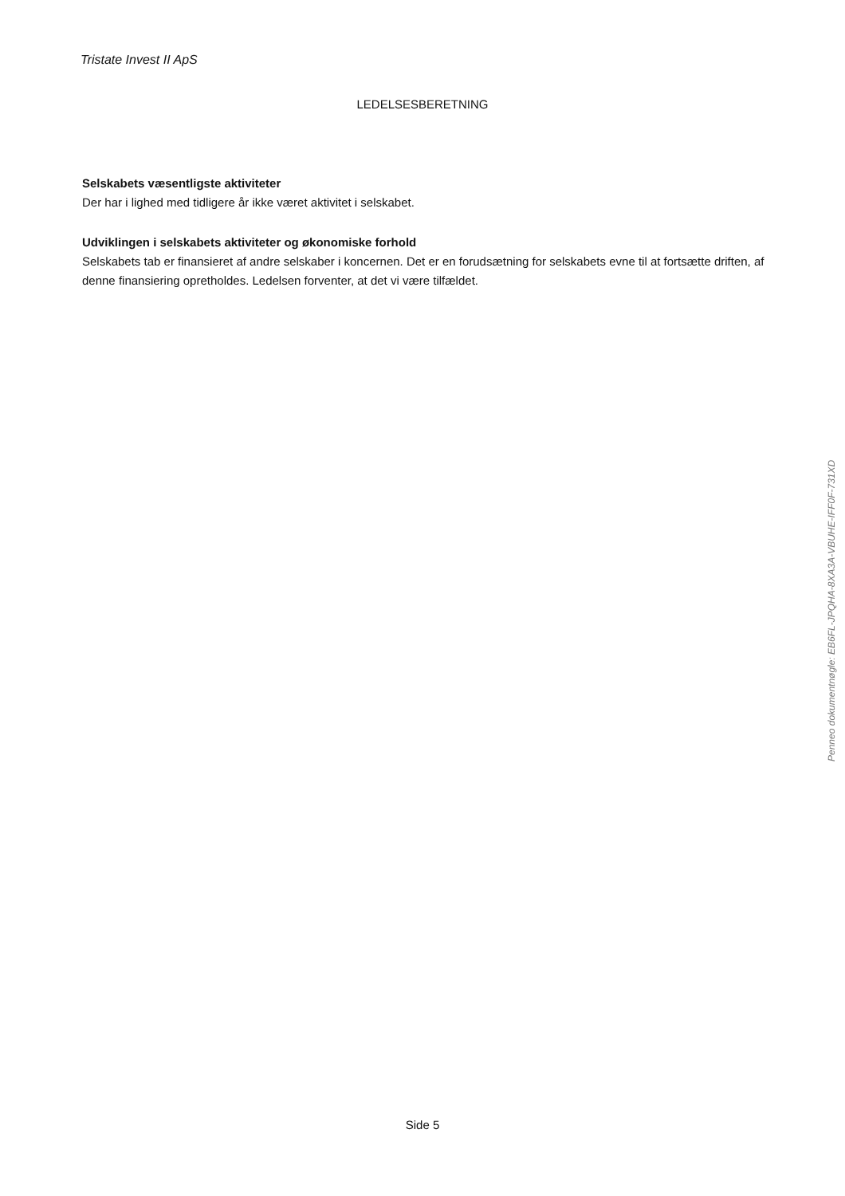Tristate Invest II ApS
LEDELSESBERETNING
Selskabets væsentligste aktiviteter
Der har i lighed med tidligere år ikke været aktivitet i selskabet.
Udviklingen i selskabets aktiviteter og økonomiske forhold
Selskabets tab er finansieret af andre selskaber i koncernen. Det er en forudsætning for selskabets evne til at fortsætte driften, af denne finansiering opretholdes. Ledelsen forventer, at det vi være tilfældet.
Penneo dokumentnøgle: EB6FL-JPQHA-8XA3A-VBUHE-IFF0F-731XD
Side 5